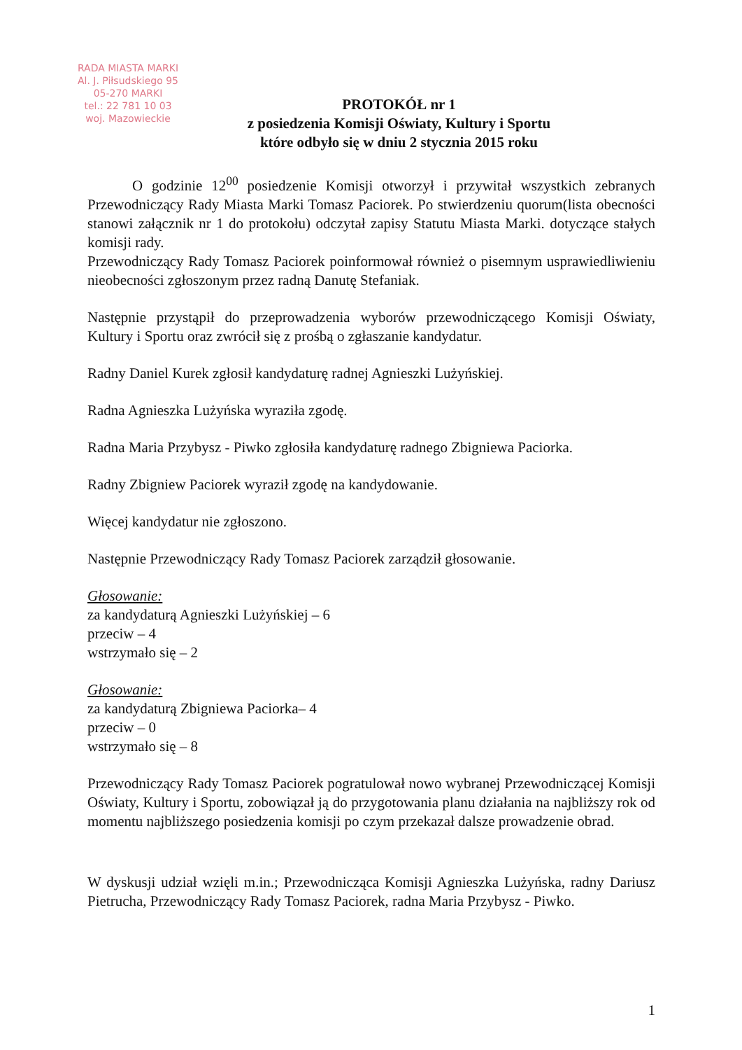RADA MIASTA MARKI
Al. J. Piłsudskiego 95
05-270 MARKI
tel.: 22 781 10 03
woj. Mazowieckie
PROTOKÓŁ nr 1
z posiedzenia Komisji Oświaty, Kultury i Sportu
które odbyło się w dniu 2 stycznia 2015 roku
O godzinie 12<sup>00</sup> posiedzenie Komisji otworzył i przywitał wszystkich zebranych Przewodniczący Rady Miasta Marki Tomasz Paciorek. Po stwierdzeniu quorum(lista obecności stanowi załącznik nr 1 do protokołu) odczytał zapisy Statutu Miasta Marki. dotyczące stałych komisji rady.
Przewodniczący Rady Tomasz Paciorek poinformował również o pisemnym usprawiedliwieniu nieobecności zgłoszonym przez radną Danutę Stefaniak.
Następnie przystąpił do przeprowadzenia wyborów przewodniczącego Komisji Oświaty, Kultury i Sportu oraz zwrócił się z prośbą o zgłaszanie kandydatur.
Radny Daniel Kurek zgłosił kandydaturę radnej Agnieszki Lużyńskiej.
Radna Agnieszka Lużyńska wyraziła zgodę.
Radna Maria Przybysz - Piwko zgłosiła kandydaturę radnego Zbigniewa Paciorka.
Radny Zbigniew Paciorek wyraził zgodę na kandydowanie.
Więcej kandydatur nie zgłoszono.
Następnie Przewodniczący Rady Tomasz Paciorek zarządził głosowanie.
Głosowanie:
za kandydaturą Agnieszki Lużyńskiej – 6
przeciw – 4
wstrzymało się – 2
Głosowanie:
za kandydaturą Zbigniewa Paciorka– 4
przeciw – 0
wstrzymało się – 8
Przewodniczący Rady Tomasz Paciorek pogratulował nowo wybranej Przewodniczącej Komisji Oświaty, Kultury i Sportu, zobowiązał ją do przygotowania planu działania na najbliższy rok od momentu najbliższego posiedzenia komisji po czym przekazał dalsze prowadzenie obrad.
W dyskusji udział wzięli m.in.; Przewodnicząca Komisji Agnieszka Lużyńska, radny Dariusz Pietrucha, Przewodniczący Rady Tomasz Paciorek, radna Maria Przybysz - Piwko.
1